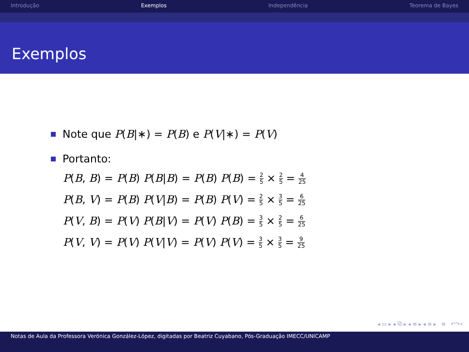Introdução Exemplos Independência Teorema de Bayes
Exemplos
Note que P(B|∗) = P(B) e P(V|∗) = P(V)
Portanto:
P(B, B) = P(B) P(B|B) = P(B) P(B) = 2 5 × 2 5 = 4 25
P(B, V) = P(B) P(V|B) = P(B) P(V) = 2 5 × 3 5 = 6 25
P(V, B) = P(V) P(B|V) = P(V) P(B) = 3 5 × 2 5 = 6 25
P(V, V) = P(V) P(V|V) = P(V) P(V) = 3 5 × 3 5 = 9 25
◂ ▭ ▸ ◂ ⧉ ▸ ◂ ≡ ▸ ◂ ≡ ▸ ≡ ↶↷⌕
Notas de Aula da Professora Verónica González-López, digitadas por Beatriz Cuyabano, Pós-Graduação IMECC/UNICAMP